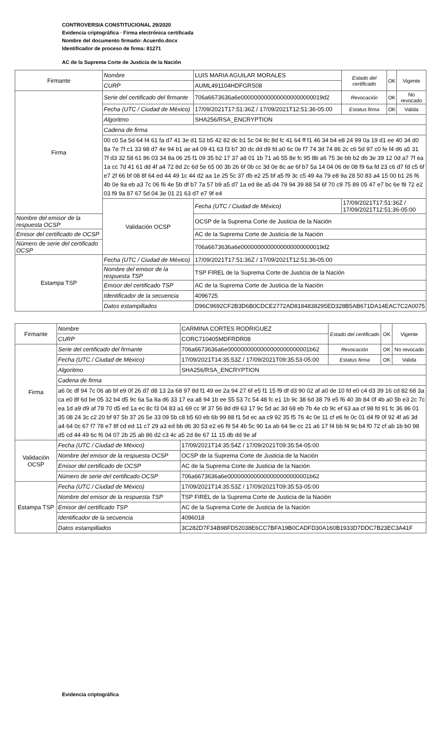CONTROVERSIA CONSTITUCIONAL 29/2020
Evidencia criptográfica · Firma electrónica certificada
Nombre del documento firmado: Acuerdo.docx
Identificador de proceso de firma: 81271
AC de la Suprema Corte de Justicia de la Nación
| Firmante | Nombre | LUIS MARIA AGUILAR MORALES | Estado del certificado | OK | Vigente |
| | CURP | AUML491104HDFGRS08 | | | |
| Firma | Serie del certificado del firmante | 706a6673636a6e0000000000000000000000019d2 | Revocación | OK | No revocado |
| | Fecha (UTC / Ciudad de México) | 17/09/2021T17:51:36Z / 17/09/2021T12:51:36-05:00 | Estatus firma | OK | Valida |
| | Algoritmo | SHA256/RSA_ENCRYPTION | | | |
| | Cadena de firma | | | | |
| | 00 c0 5a 5d 64 f4 61 fa d7 41 3e d1 53 b5 42 82 dc b1 5c 04 8c 8d fc 41 64 ff f1 46 34 b4 e8 24 99 0a 19 d1 ee 40 34 d0 8a 7e 7f c1 33 98 d7 4e 94 b1 ae a4 09 41 63 f3 b7 30 dc dd d9 fd a0 6c 0e f7 74 3d 74 86 2c c6 5d 97 c0 fe f4 d6 a5 31 7f d3 32 58 61 86 03 34 8a 06 25 f1 09 35 b2 17 37 a8 01 1b 71 a6 55 8e fc 95 8b a6 75 3e bb b2 db 3e 39 12 0d a7 7f ea 1a cc 7d 41 61 dd 4f a4 72 8d 2c 6d 5e 65 00 3b 26 6f 0b cc 3d 0e 8c ae 6f b7 5a 14 04 06 de 08 f9 6a fd 23 c6 d7 fd c5 6f e7 2f 66 bf 08 8f 64 ed 44 49 1c 44 d2 aa 1e 25 5c 37 db e2 25 bf a5 f9 3c c5 49 4a 79 e8 9a 28 50 83 a4 15 00 b1 26 f6 4b 0e 9a eb a3 7c 06 f6 4e 5b df b7 7a 57 b9 a5 d7 1a ed 8e a5 d4 79 94 39 88 54 6f 70 c9 75 89 05 47 e7 bc 6e f8 72 e2 03 f9 9a 87 67 5d 04 3e 01 21 63 d7 e7 9f e4 | | | | |
| | Validación OCSP | Fecha (UTC / Ciudad de México) | 17/09/2021T17:51:36Z / 17/09/2021T12:51:36-05:00 | | |
| Nombre del emisor de la respuesta OCSP | | OCSP de la Suprema Corte de Justicia de la Nación | | | |
| Emisor del certificado de OCSP | | AC de la Suprema Corte de Justicia de la Nación | | | |
| Número de serie del certificado OCSP | | 706a6673636a6e0000000000000000000000019d2 | | | |
| Estampa TSP | Fecha (UTC / Ciudad de México) | 17/09/2021T17:51:36Z / 17/09/2021T12:51:36-05:00 | | | |
| | Nombre del emisor de la respuesta TSP | TSP FIREL de la Suprema Corte de Justicia de la Nación | | | |
| | Emisor del certificado TSP | AC de la Suprema Corte de Justicia de la Nación | | | |
| | Identificador de la secuencia | 4096725 | | | |
| | Datos estampillados | D96C9692CF2B3D6B0CDCE2772AD8184838295ED328B5AB671DA14EAC7C2A0075 | | | |
| Firmante | Nombre | CARMINA CORTES RODRIGUEZ | Estado del certificado | OK | Vigente |
| | CURP | CORC710405MDFRDR08 | | | |
| Firma | Serie del certificado del firmante | 706a6673636a6e0000000000000000000000001b62 | Revocación | OK | No revocado |
| | Fecha (UTC / Ciudad de México) | 17/09/2021T14:35:53Z / 17/09/2021T09:35:53-05:00 | Estatus firma | OK | Valida |
| | Algoritmo | SHA256/RSA_ENCRYPTION | | | |
| | Cadena de firma | | | | |
| | a6 0c df 94 7c 06 ab bf e9 0f 26 d7 d8 13 2a 68 97 8d f1 49 ee 2a 94 27 6f e5 f1 15 f9 df d3 90 02 af a0 de 10 fd e0 c4 d3 39 16 cd 82 68 3a ca e0 8f 6d be 05 32 b4 d5 9c 6a 5a 8a d6 33 17 ea a8 94 1b ee 55 53 7c 54 48 fc e1 1b 9c 38 6d 38 79 e5 f6 40 3b 84 0f 4b a0 5b e3 2c 7c ea 1d a9 d9 af 78 70 d5 ed 1a ec 8c f3 04 83 a1 69 cc 9f 37 56 8d d9 63 17 9c 5d ac 3d 68 eb 7b 4e cb 9c ef 63 aa cf 98 fd 91 fc 36 86 01 35 08 24 3c c2 20 bf 97 5b 37 26 5e 33 09 5b c8 b5 60 eb 6b 99 88 f1 5d ec aa c9 92 35 f5 76 4c 0e 11 cf e6 fe 0c 01 d4 f9 0f 92 4f a6 3d a4 64 0c 67 f7 78 e7 8f cd ed 11 c7 29 a3 ed bb d6 30 53 e2 e6 f9 54 4b 5c 90 1a ab 64 9e cc 21 a6 17 f4 bb f4 9c b4 f0 72 cf ab 1b b0 98 d5 cd 44 49 6c f6 04 07 2b 25 ab 86 d2 c3 4c a5 2d 8e 67 11 15 db dd 9e af | | | | |
| Validación OCSP | Fecha (UTC / Ciudad de México) | 17/09/2021T14:35:54Z / 17/09/2021T09:35:54-05:00 | | | |
| | Nombre del emisor de la respuesta OCSP | OCSP de la Suprema Corte de Justicia de la Nación | | | |
| | Emisor del certificado de OCSP | AC de la Suprema Corte de Justicia de la Nación | | | |
| | Número de serie del certificado OCSP | 706a6673636a6e0000000000000000000000001b62 | | | |
| Estampa TSP | Fecha (UTC / Ciudad de México) | 17/09/2021T14:35:53Z / 17/09/2021T09:35:53-05:00 | | | |
| | Nombre del emisor de la respuesta TSP | TSP FIREL de la Suprema Corte de Justicia de la Nación | | | |
| | Emisor del certificado TSP | AC de la Suprema Corte de Justicia de la Nación | | | |
| | Identificador de la secuencia | 4096018 | | | |
| | Datos estampillados | 3C282D7F34B98FD52038E6CC7BFA19B0CADFD30A160B1933D7DDC7B23EC3A41F | | | |
Evidencia criptográfica